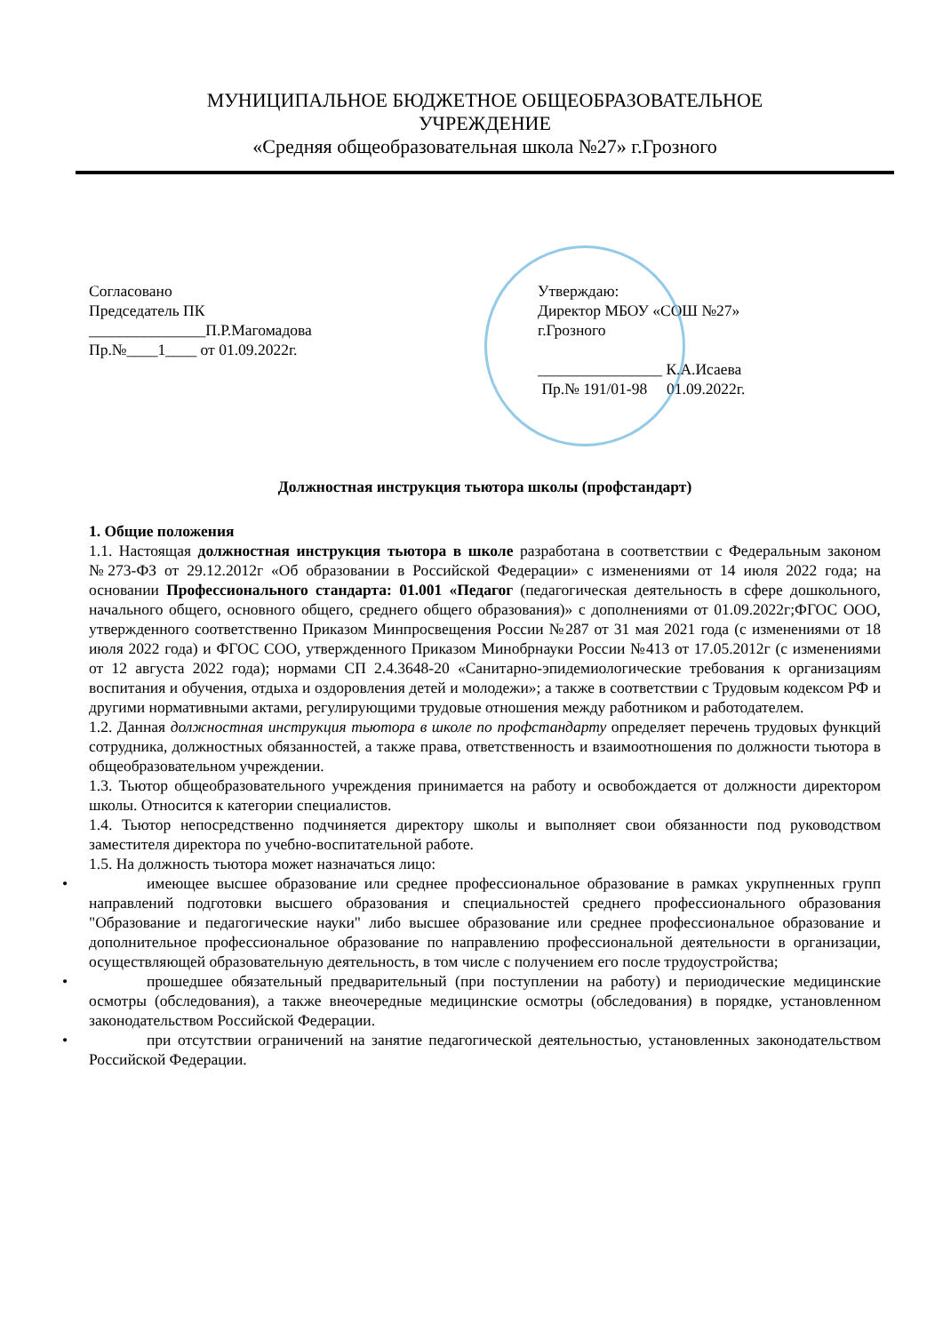МУНИЦИПАЛЬНОЕ БЮДЖЕТНОЕ ОБЩЕОБРАЗОВАТЕЛЬНОЕ
УЧРЕЖДЕНИЕ
«Средняя общеобразовательная школа №27» г.Грозного
Согласовано
Председатель ПК
_______________П.Р.Магомадова
Пр.№____1____ от 01.09.2022г.
Утверждаю:
Директор МБОУ «СОШ №27»
г.Грозного
________________ К.А.Исаева
Пр.№ 191/01-98 01.09.2022г.
Должностная инструкция тьютора школы (профстандарт)
1. Общие положения
1.1. Настоящая должностная инструкция тьютора в школе разработана в соответствии с Федеральным законом №273-ФЗ от 29.12.2012г «Об образовании в Российской Федерации» с изменениями от 14 июля 2022 года; на основании Профессионального стандарта: 01.001 «Педагог (педагогическая деятельность в сфере дошкольного, начального общего, основного общего, среднего общего образования)» с дополнениями от 01.09.2022г;ФГОС ООО, утвержденного соответственно Приказом Минпросвещения России №287 от 31 мая 2021 года (с изменениями от 18 июля 2022 года) и ФГОС СОО, утвержденного Приказом Минобрнауки России №413 от 17.05.2012г (с изменениями от 12 августа 2022 года); нормами СП 2.4.3648-20 «Санитарно-эпидемиологические требования к организациям воспитания и обучения, отдыха и оздоровления детей и молодежи»; а также в соответствии с Трудовым кодексом РФ и другими нормативными актами, регулирующими трудовые отношения между работником и работодателем.
1.2. Данная должностная инструкция тьютора в школе по профстандарту определяет перечень трудовых функций сотрудника, должностных обязанностей, а также права, ответственность и взаимоотношения по должности тьютора в общеобразовательном учреждении.
1.3. Тьютор общеобразовательного учреждения принимается на работу и освобождается от должности директором школы. Относится к категории специалистов.
1.4. Тьютор непосредственно подчиняется директору школы и выполняет свои обязанности под руководством заместителя директора по учебно-воспитательной работе.
1.5. На должность тьютора может назначаться лицо:
• имеющее высшее образование или среднее профессиональное образование в рамках укрупненных групп направлений подготовки высшего образования и специальностей среднего профессионального образования "Образование и педагогические науки" либо высшее образование или среднее профессиональное образование и дополнительное профессиональное образование по направлению профессиональной деятельности в организации, осуществляющей образовательную деятельность, в том числе с получением его после трудоустройства;
• прошедшее обязательный предварительный (при поступлении на работу) и периодические медицинские осмотры (обследования), а также внеочередные медицинские осмотры (обследования) в порядке, установленном законодательством Российской Федерации.
• при отсутствии ограничений на занятие педагогической деятельностью, установленных законодательством Российской Федерации.